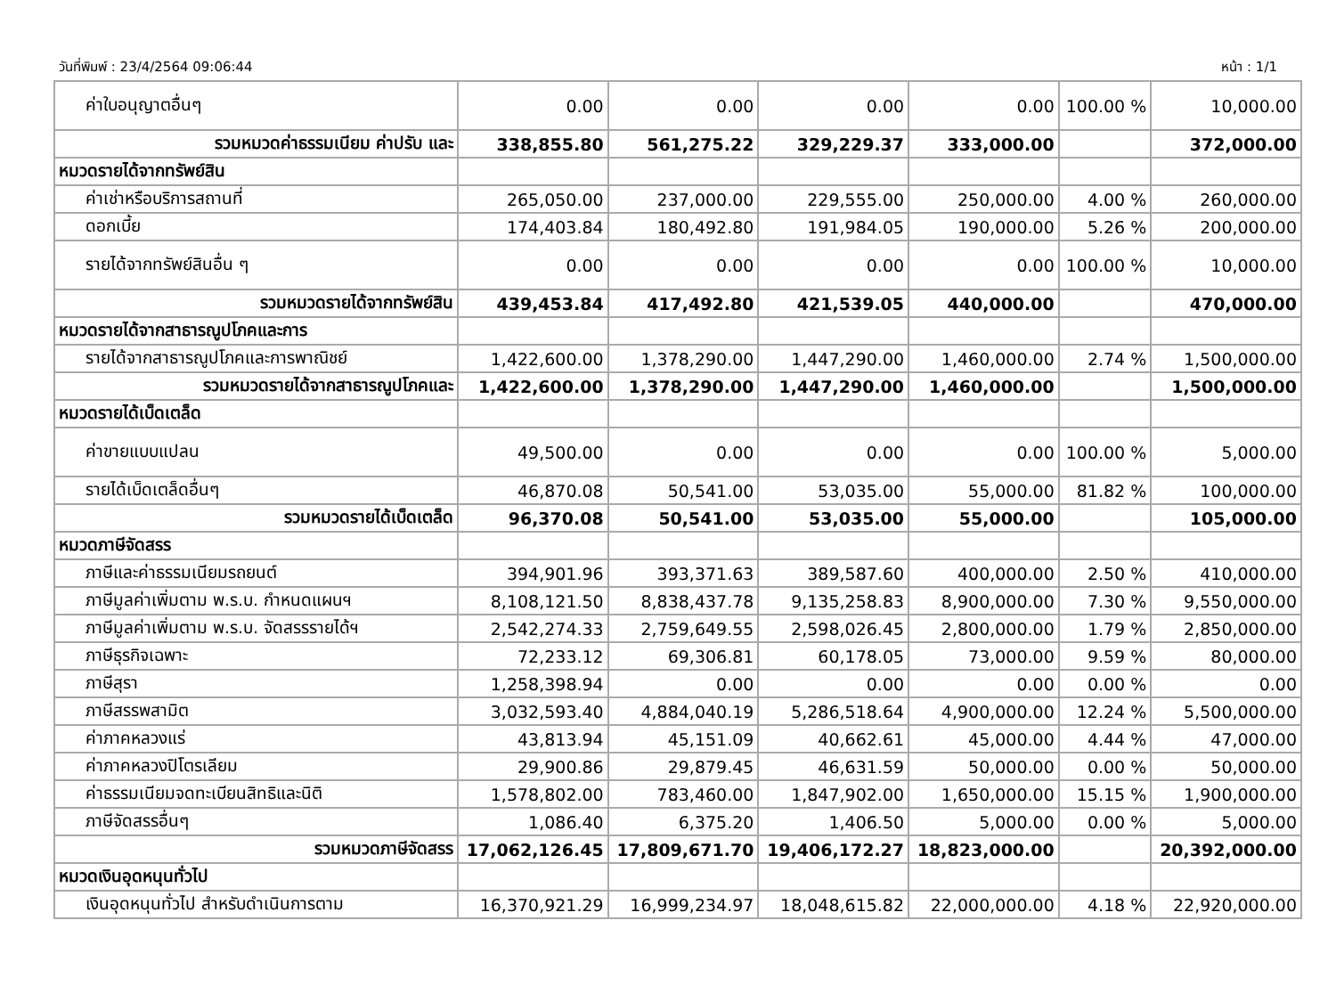วันที่พิมพ์ : 23/4/2564 09:06:44 หน้า : 1/1
| ค่าใบอนุญาตอื่นๆ | 0.00 | 0.00 | 0.00 | 0.00 | 100.00 % | 10,000.00 |
| รวมหมวดค่าธรรมเนียม ค่าปรับ และ | 338,855.80 | 561,275.22 | 329,229.37 | 333,000.00 | | 372,000.00 |
| หมวดรายได้จากทรัพย์สิน | | | | | | |
| ค่าเช่าหรือบริการสถานที่ | 265,050.00 | 237,000.00 | 229,555.00 | 250,000.00 | 4.00 % | 260,000.00 |
| ดอกเบี้ย | 174,403.84 | 180,492.80 | 191,984.05 | 190,000.00 | 5.26 % | 200,000.00 |
| รายได้จากทรัพย์สินอื่น ๆ | 0.00 | 0.00 | 0.00 | 0.00 | 100.00 % | 10,000.00 |
| รวมหมวดรายได้จากทรัพย์สิน | 439,453.84 | 417,492.80 | 421,539.05 | 440,000.00 | | 470,000.00 |
| หมวดรายได้จากสาธารณูปโภคและการ | | | | | | |
| รายได้จากสาธารณูปโภคและการพาณิชย์ | 1,422,600.00 | 1,378,290.00 | 1,447,290.00 | 1,460,000.00 | 2.74 % | 1,500,000.00 |
| รวมหมวดรายได้จากสาธารณูปโภคและ | 1,422,600.00 | 1,378,290.00 | 1,447,290.00 | 1,460,000.00 | | 1,500,000.00 |
| หมวดรายได้เบ็ดเตล็ด | | | | | | |
| ค่าขายแบบแปลน | 49,500.00 | 0.00 | 0.00 | 0.00 | 100.00 % | 5,000.00 |
| รายได้เบ็ดเตล็ดอื่นๆ | 46,870.08 | 50,541.00 | 53,035.00 | 55,000.00 | 81.82 % | 100,000.00 |
| รวมหมวดรายได้เบ็ดเตล็ด | 96,370.08 | 50,541.00 | 53,035.00 | 55,000.00 | | 105,000.00 |
| หมวดภาษีจัดสรร | | | | | | |
| ภาษีและค่าธรรมเนียมรถยนต์ | 394,901.96 | 393,371.63 | 389,587.60 | 400,000.00 | 2.50 % | 410,000.00 |
| ภาษีมูลค่าเพิ่มตาม พ.ร.บ. กำหนดแผนฯ | 8,108,121.50 | 8,838,437.78 | 9,135,258.83 | 8,900,000.00 | 7.30 % | 9,550,000.00 |
| ภาษีมูลค่าเพิ่มตาม พ.ร.บ. จัดสรรรายได้ฯ | 2,542,274.33 | 2,759,649.55 | 2,598,026.45 | 2,800,000.00 | 1.79 % | 2,850,000.00 |
| ภาษีธุรกิจเฉพาะ | 72,233.12 | 69,306.81 | 60,178.05 | 73,000.00 | 9.59 % | 80,000.00 |
| ภาษีสุรา | 1,258,398.94 | 0.00 | 0.00 | 0.00 | 0.00 % | 0.00 |
| ภาษีสรรพสามิต | 3,032,593.40 | 4,884,040.19 | 5,286,518.64 | 4,900,000.00 | 12.24 % | 5,500,000.00 |
| ค่าภาคหลวงแร่ | 43,813.94 | 45,151.09 | 40,662.61 | 45,000.00 | 4.44 % | 47,000.00 |
| ค่าภาคหลวงปิโตรเลียม | 29,900.86 | 29,879.45 | 46,631.59 | 50,000.00 | 0.00 % | 50,000.00 |
| ค่าธรรมเนียมจดทะเบียนสิทธิและนิติ | 1,578,802.00 | 783,460.00 | 1,847,902.00 | 1,650,000.00 | 15.15 % | 1,900,000.00 |
| ภาษีจัดสรรอื่นๆ | 1,086.40 | 6,375.20 | 1,406.50 | 5,000.00 | 0.00 % | 5,000.00 |
| รวมหมวดภาษีจัดสรร | 17,062,126.45 | 17,809,671.70 | 19,406,172.27 | 18,823,000.00 | | 20,392,000.00 |
| หมวดเงินอุดหนุนทั่วไป | | | | | | |
| เงินอุดหนุนทั่วไป สำหรับดำเนินการตาม | 16,370,921.29 | 16,999,234.97 | 18,048,615.82 | 22,000,000.00 | 4.18 % | 22,920,000.00 |